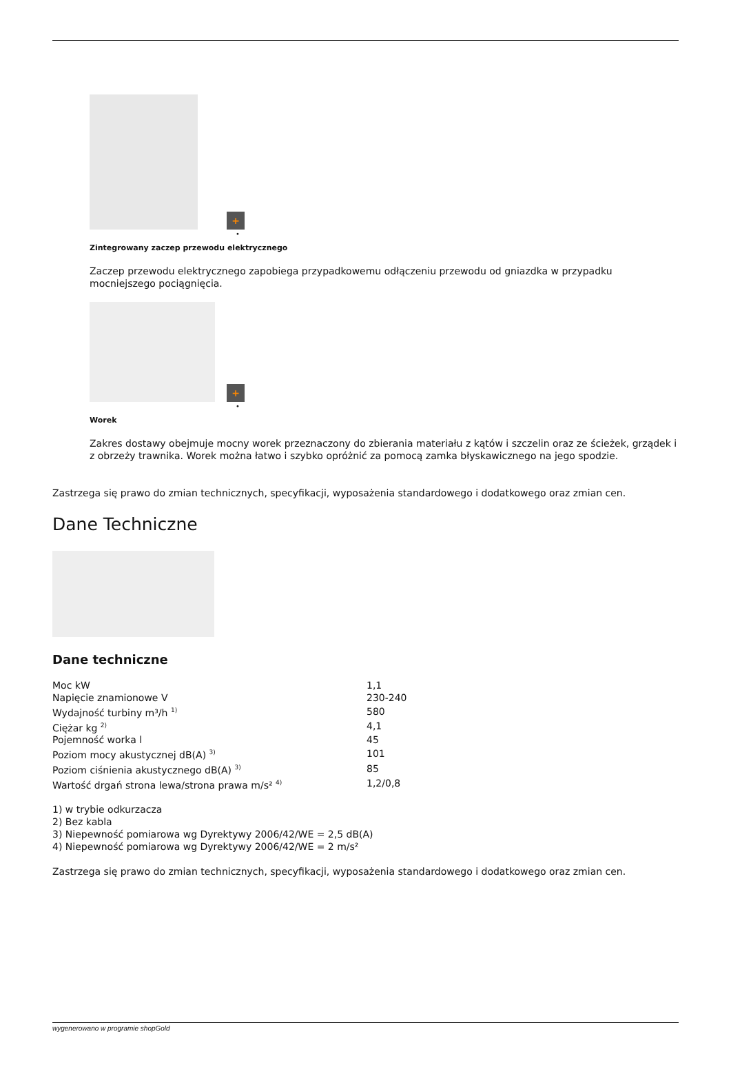+
•
Zintegrowany zaczep przewodu elektrycznego
Zaczep przewodu elektrycznego zapobiega przypadkowemu odłączeniu przewodu od gniazdka w przypadku mocniejszego pociągnięcia.
+
•
Worek
Zakres dostawy obejmuje mocny worek przeznaczony do zbierania materiału z kątów i szczelin oraz ze ścieżek, grządek i z obrzeży trawnika. Worek można łatwo i szybko opróżnić za pomocą zamka błyskawicznego na jego spodzie.
Zastrzega się prawo do zmian technicznych, specyfikacji, wyposażenia standardowego i dodatkowego oraz zmian cen.
Dane Techniczne
Dane techniczne
| Moc kW | 1,1 |
| Napięcie znamionowe V | 230-240 |
| Wydajność turbiny m³/h <sup>1)</sup> | 580 |
| Ciężar kg <sup>2)</sup> | 4,1 |
| Pojemność worka l | 45 |
| Poziom mocy akustycznej dB(A) <sup>3)</sup> | 101 |
| Poziom ciśnienia akustycznego dB(A) <sup>3)</sup> | 85 |
| Wartość drgań strona lewa/strona prawa m/s² <sup>4)</sup> | 1,2/0,8 |
1) w trybie odkurzacza
2) Bez kabla
3) Niepewność pomiarowa wg Dyrektywy 2006/42/WE = 2,5 dB(A)
4) Niepewność pomiarowa wg Dyrektywy 2006/42/WE = 2 m/s²
Zastrzega się prawo do zmian technicznych, specyfikacji, wyposażenia standardowego i dodatkowego oraz zmian cen.
wygenerowano w programie shopGold